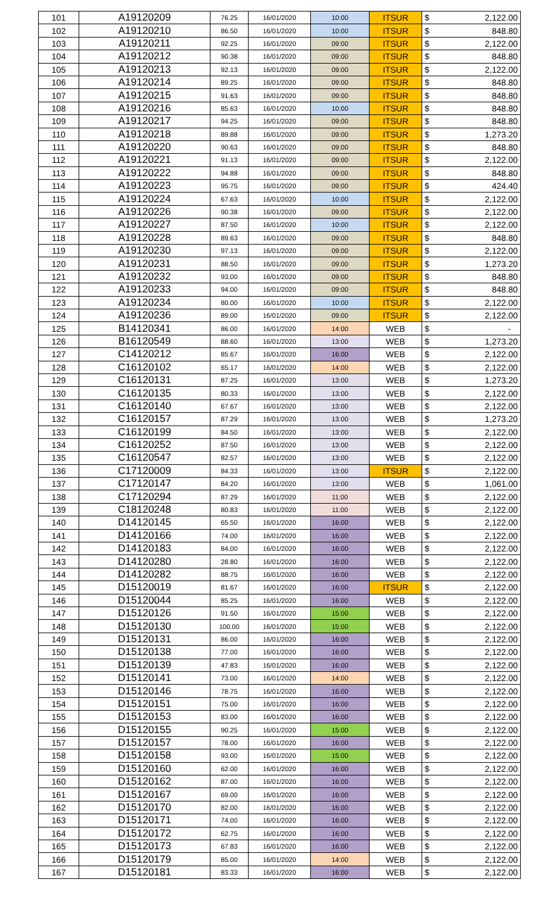| 101 | A19120209 | 76.25 | 16/01/2020 | 10:00 | ITSUR | $ | 2,122.00 |
| 102 | A19120210 | 86.50 | 16/01/2020 | 10:00 | ITSUR | $ | 848.80 |
| 103 | A19120211 | 92.25 | 16/01/2020 | 09:00 | ITSUR | $ | 2,122.00 |
| 104 | A19120212 | 90.38 | 16/01/2020 | 09:00 | ITSUR | $ | 848.80 |
| 105 | A19120213 | 92.13 | 16/01/2020 | 09:00 | ITSUR | $ | 2,122.00 |
| 106 | A19120214 | 89.25 | 16/01/2020 | 09:00 | ITSUR | $ | 848.80 |
| 107 | A19120215 | 91.63 | 16/01/2020 | 09:00 | ITSUR | $ | 848.80 |
| 108 | A19120216 | 85.63 | 16/01/2020 | 10:00 | ITSUR | $ | 848.80 |
| 109 | A19120217 | 94.25 | 16/01/2020 | 09:00 | ITSUR | $ | 848.80 |
| 110 | A19120218 | 89.88 | 16/01/2020 | 09:00 | ITSUR | $ | 1,273.20 |
| 111 | A19120220 | 90.63 | 16/01/2020 | 09:00 | ITSUR | $ | 848.80 |
| 112 | A19120221 | 91.13 | 16/01/2020 | 09:00 | ITSUR | $ | 2,122.00 |
| 113 | A19120222 | 94.88 | 16/01/2020 | 09:00 | ITSUR | $ | 848.80 |
| 114 | A19120223 | 95.75 | 16/01/2020 | 09:00 | ITSUR | $ | 424.40 |
| 115 | A19120224 | 67.63 | 16/01/2020 | 10:00 | ITSUR | $ | 2,122.00 |
| 116 | A19120226 | 90.38 | 16/01/2020 | 09:00 | ITSUR | $ | 2,122.00 |
| 117 | A19120227 | 87.50 | 16/01/2020 | 10:00 | ITSUR | $ | 2,122.00 |
| 118 | A19120228 | 89.63 | 16/01/2020 | 09:00 | ITSUR | $ | 848.80 |
| 119 | A19120230 | 97.13 | 16/01/2020 | 09:00 | ITSUR | $ | 2,122.00 |
| 120 | A19120231 | 88.50 | 16/01/2020 | 09:00 | ITSUR | $ | 1,273.20 |
| 121 | A19120232 | 93.00 | 16/01/2020 | 09:00 | ITSUR | $ | 848.80 |
| 122 | A19120233 | 94.00 | 16/01/2020 | 09:00 | ITSUR | $ | 848.80 |
| 123 | A19120234 | 80.00 | 16/01/2020 | 10:00 | ITSUR | $ | 2,122.00 |
| 124 | A19120236 | 89.00 | 16/01/2020 | 09:00 | ITSUR | $ | 2,122.00 |
| 125 | B14120341 | 86.00 | 16/01/2020 | 14:00 | WEB | $ | - |
| 126 | B16120549 | 88.60 | 16/01/2020 | 13:00 | WEB | $ | 1,273.20 |
| 127 | C14120212 | 85.67 | 16/01/2020 | 16:00 | WEB | $ | 2,122.00 |
| 128 | C16120102 | 65.17 | 16/01/2020 | 14:00 | WEB | $ | 2,122.00 |
| 129 | C16120131 | 87.25 | 16/01/2020 | 13:00 | WEB | $ | 1,273.20 |
| 130 | C16120135 | 80.33 | 16/01/2020 | 13:00 | WEB | $ | 2,122.00 |
| 131 | C16120140 | 67.67 | 16/01/2020 | 13:00 | WEB | $ | 2,122.00 |
| 132 | C16120157 | 87.29 | 16/01/2020 | 13:00 | WEB | $ | 1,273.20 |
| 133 | C16120199 | 84.50 | 16/01/2020 | 13:00 | WEB | $ | 2,122.00 |
| 134 | C16120252 | 87.50 | 16/01/2020 | 13:00 | WEB | $ | 2,122.00 |
| 135 | C16120547 | 82.57 | 16/01/2020 | 13:00 | WEB | $ | 2,122.00 |
| 136 | C17120009 | 84.33 | 16/01/2020 | 13:00 | ITSUR | $ | 2,122.00 |
| 137 | C17120147 | 84.20 | 16/01/2020 | 13:00 | WEB | $ | 1,061.00 |
| 138 | C17120294 | 87.29 | 16/01/2020 | 11:00 | WEB | $ | 2,122.00 |
| 139 | C18120248 | 80.83 | 16/01/2020 | 11:00 | WEB | $ | 2,122.00 |
| 140 | D14120145 | 65.50 | 16/01/2020 | 16:00 | WEB | $ | 2,122.00 |
| 141 | D14120166 | 74.00 | 16/01/2020 | 16:00 | WEB | $ | 2,122.00 |
| 142 | D14120183 | 84.00 | 16/01/2020 | 16:00 | WEB | $ | 2,122.00 |
| 143 | D14120280 | 28.80 | 16/01/2020 | 16:00 | WEB | $ | 2,122.00 |
| 144 | D14120282 | 88.75 | 16/01/2020 | 16:00 | WEB | $ | 2,122.00 |
| 145 | D15120019 | 81.67 | 16/01/2020 | 16:00 | ITSUR | $ | 2,122.00 |
| 146 | D15120044 | 85.25 | 16/01/2020 | 16:00 | WEB | $ | 2,122.00 |
| 147 | D15120126 | 91.50 | 16/01/2020 | 15:00 | WEB | $ | 2,122.00 |
| 148 | D15120130 | 100.00 | 16/01/2020 | 15:00 | WEB | $ | 2,122.00 |
| 149 | D15120131 | 86.00 | 16/01/2020 | 16:00 | WEB | $ | 2,122.00 |
| 150 | D15120138 | 77.00 | 16/01/2020 | 16:00 | WEB | $ | 2,122.00 |
| 151 | D15120139 | 47.83 | 16/01/2020 | 16:00 | WEB | $ | 2,122.00 |
| 152 | D15120141 | 73.00 | 16/01/2020 | 14:00 | WEB | $ | 2,122.00 |
| 153 | D15120146 | 78.75 | 16/01/2020 | 16:00 | WEB | $ | 2,122.00 |
| 154 | D15120151 | 75.00 | 16/01/2020 | 16:00 | WEB | $ | 2,122.00 |
| 155 | D15120153 | 83.00 | 16/01/2020 | 16:00 | WEB | $ | 2,122.00 |
| 156 | D15120155 | 90.25 | 16/01/2020 | 15:00 | WEB | $ | 2,122.00 |
| 157 | D15120157 | 78.00 | 16/01/2020 | 16:00 | WEB | $ | 2,122.00 |
| 158 | D15120158 | 93.00 | 16/01/2020 | 15:00 | WEB | $ | 2,122.00 |
| 159 | D15120160 | 62.00 | 16/01/2020 | 16:00 | WEB | $ | 2,122.00 |
| 160 | D15120162 | 87.00 | 16/01/2020 | 16:00 | WEB | $ | 2,122.00 |
| 161 | D15120167 | 69.00 | 16/01/2020 | 16:00 | WEB | $ | 2,122.00 |
| 162 | D15120170 | 82.00 | 16/01/2020 | 16:00 | WEB | $ | 2,122.00 |
| 163 | D15120171 | 74.00 | 16/01/2020 | 16:00 | WEB | $ | 2,122.00 |
| 164 | D15120172 | 62.75 | 16/01/2020 | 16:00 | WEB | $ | 2,122.00 |
| 165 | D15120173 | 67.83 | 16/01/2020 | 16:00 | WEB | $ | 2,122.00 |
| 166 | D15120179 | 85.00 | 16/01/2020 | 14:00 | WEB | $ | 2,122.00 |
| 167 | D15120181 | 83.33 | 16/01/2020 | 16:00 | WEB | $ | 2,122.00 |